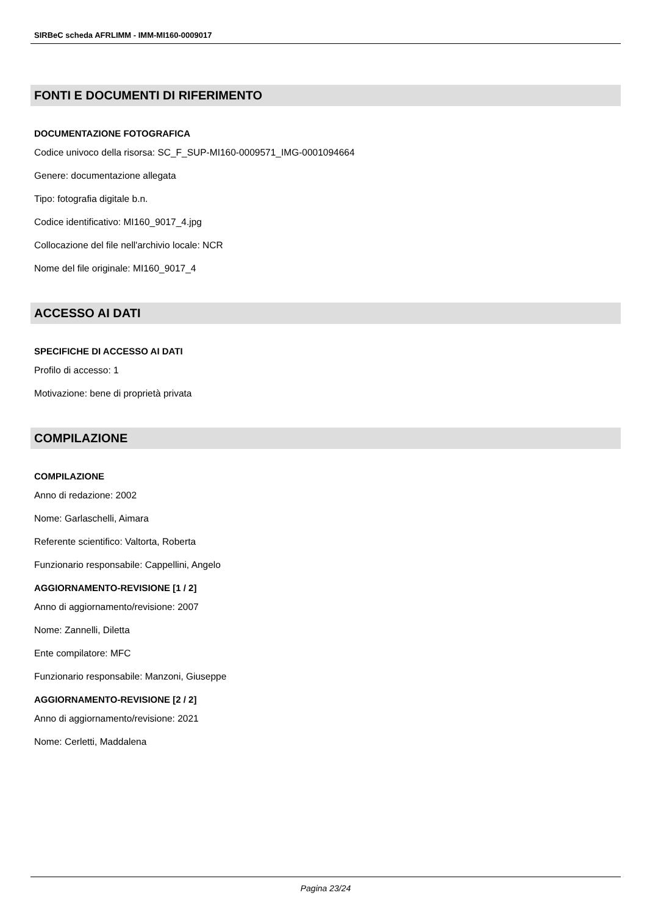SIRBeC scheda AFRLIMM - IMM-MI160-0009017
FONTI E DOCUMENTI DI RIFERIMENTO
DOCUMENTAZIONE FOTOGRAFICA
Codice univoco della risorsa: SC_F_SUP-MI160-0009571_IMG-0001094664
Genere: documentazione allegata
Tipo: fotografia digitale b.n.
Codice identificativo: MI160_9017_4.jpg
Collocazione del file nell'archivio locale: NCR
Nome del file originale: MI160_9017_4
ACCESSO AI DATI
SPECIFICHE DI ACCESSO AI DATI
Profilo di accesso: 1
Motivazione: bene di proprietà privata
COMPILAZIONE
COMPILAZIONE
Anno di redazione: 2002
Nome: Garlaschelli, Aimara
Referente scientifico: Valtorta, Roberta
Funzionario responsabile: Cappellini, Angelo
AGGIORNAMENTO-REVISIONE [1 / 2]
Anno di aggiornamento/revisione: 2007
Nome: Zannelli, Diletta
Ente compilatore: MFC
Funzionario responsabile: Manzoni, Giuseppe
AGGIORNAMENTO-REVISIONE [2 / 2]
Anno di aggiornamento/revisione: 2021
Nome: Cerletti, Maddalena
Pagina 23/24